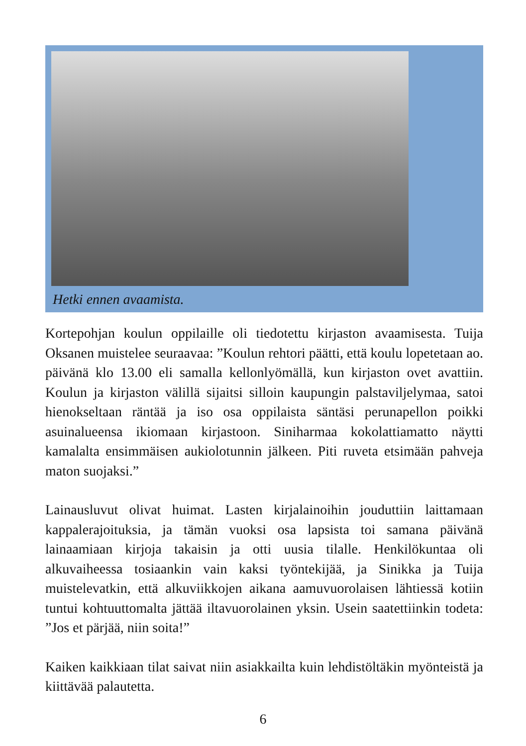Hetki ennen avaamista.
Kortepohjan koulun oppilaille oli tiedotettu kirjaston avaamisesta. Tuija Oksanen muistelee seuraavaa: ”Koulun rehtori päätti, että koulu lopetetaan ao. päivänä klo 13.00 eli samalla kellonlyömällä, kun kirjaston ovet avattiin. Koulun ja kirjaston välillä sijaitsi silloin kaupungin palstaviljelymaa, satoi hienokseltaan räntää ja iso osa oppilaista säntäsi perunapellon poikki asuinalueensa ikiomaan kirjastoon. Siniharmaa kokolattiamatto näytti kamalalta ensimmäisen aukiolotunnin jälkeen. Piti ruveta etsimään pahveja maton suojaksi.”
Lainausluvut olivat huimat. Lasten kirjalainoihin jouduttiin laittamaan kappalerajoituksia, ja tämän vuoksi osa lapsista toi samana päivänä lainaamiaan kirjoja takaisin ja otti uusia tilalle. Henkilökuntaa oli alkuvaiheessa tosiaankin vain kaksi työntekijää, ja Sinikka ja Tuija muistelevatkin, että alkuviikkojen aikana aamuvuorolaisen lähtiessä kotiin tuntui kohtuuttomalta jättää iltavuorolainen yksin. Usein saatettiinkin todeta: ”Jos et pärjää, niin soita!”
Kaiken kaikkiaan tilat saivat niin asiakkailta kuin lehdistöltäkin myönteistä ja kiittävää palautetta.
6